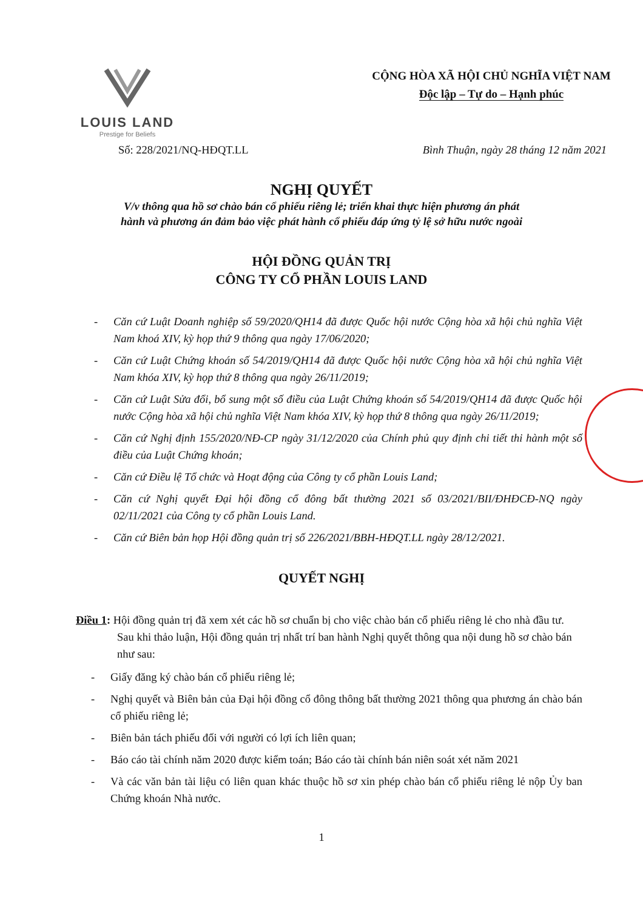LOUIS LAND
Prestige for Beliefs
CỘNG HÒA XÃ HỘI CHỦ NGHĨA VIỆT NAM
Độc lập – Tự do – Hạnh phúc
Số: 228/2021/NQ-HĐQT.LL Bình Thuận, ngày 28 tháng 12 năm 2021
NGHỊ QUYẾT
V/v thông qua hồ sơ chào bán cổ phiếu riêng lẻ; triển khai thực hiện phương án phát
hành và phương án đảm bảo việc phát hành cổ phiếu đáp ứng tỷ lệ sở hữu nước ngoài
HỘI ĐỒNG QUẢN TRỊ
CÔNG TY CỔ PHẦN LOUIS LAND
- Căn cứ Luật Doanh nghiệp số 59/2020/QH14 đã được Quốc hội nước Cộng hòa xã hội chủ nghĩa Việt Nam khoá XIV, kỳ họp thứ 9 thông qua ngày 17/06/2020;
- Căn cứ Luật Chứng khoán số 54/2019/QH14 đã được Quốc hội nước Cộng hòa xã hội chủ nghĩa Việt Nam khóa XIV, kỳ họp thứ 8 thông qua ngày 26/11/2019;
- Căn cứ Luật Sửa đổi, bổ sung một số điều của Luật Chứng khoán số 54/2019/QH14 đã được Quốc hội nước Cộng hòa xã hội chủ nghĩa Việt Nam khóa XIV, kỳ họp thứ 8 thông qua ngày 26/11/2019;
- Căn cứ Nghị định 155/2020/NĐ-CP ngày 31/12/2020 của Chính phủ quy định chi tiết thi hành một số điều của Luật Chứng khoán;
- Căn cứ Điều lệ Tổ chức và Hoạt động của Công ty cổ phần Louis Land;
- Căn cứ Nghị quyết Đại hội đồng cổ đông bất thường 2021 số 03/2021/BII/ĐHĐCĐ-NQ ngày 02/11/2021 của Công ty cổ phần Louis Land.
- Căn cứ Biên bản họp Hội đồng quản trị số 226/2021/BBH-HĐQT.LL ngày 28/12/2021.
QUYẾT NGHỊ
Điều 1: Hội đồng quản trị đã xem xét các hồ sơ chuẩn bị cho việc chào bán cổ phiếu riêng lẻ cho nhà đầu tư. Sau khi thảo luận, Hội đồng quản trị nhất trí ban hành Nghị quyết thông qua nội dung hồ sơ chào bán như sau:
- Giấy đăng ký chào bán cổ phiếu riêng lẻ;
- Nghị quyết và Biên bản của Đại hội đồng cổ đông thông bất thường 2021 thông qua phương án chào bán cổ phiếu riêng lẻ;
- Biên bản tách phiếu đối với người có lợi ích liên quan;
- Báo cáo tài chính năm 2020 được kiểm toán; Báo cáo tài chính bán niên soát xét năm 2021
- Và các văn bản tài liệu có liên quan khác thuộc hồ sơ xin phép chào bán cổ phiếu riêng lẻ nộp Ủy ban Chứng khoán Nhà nước.
1